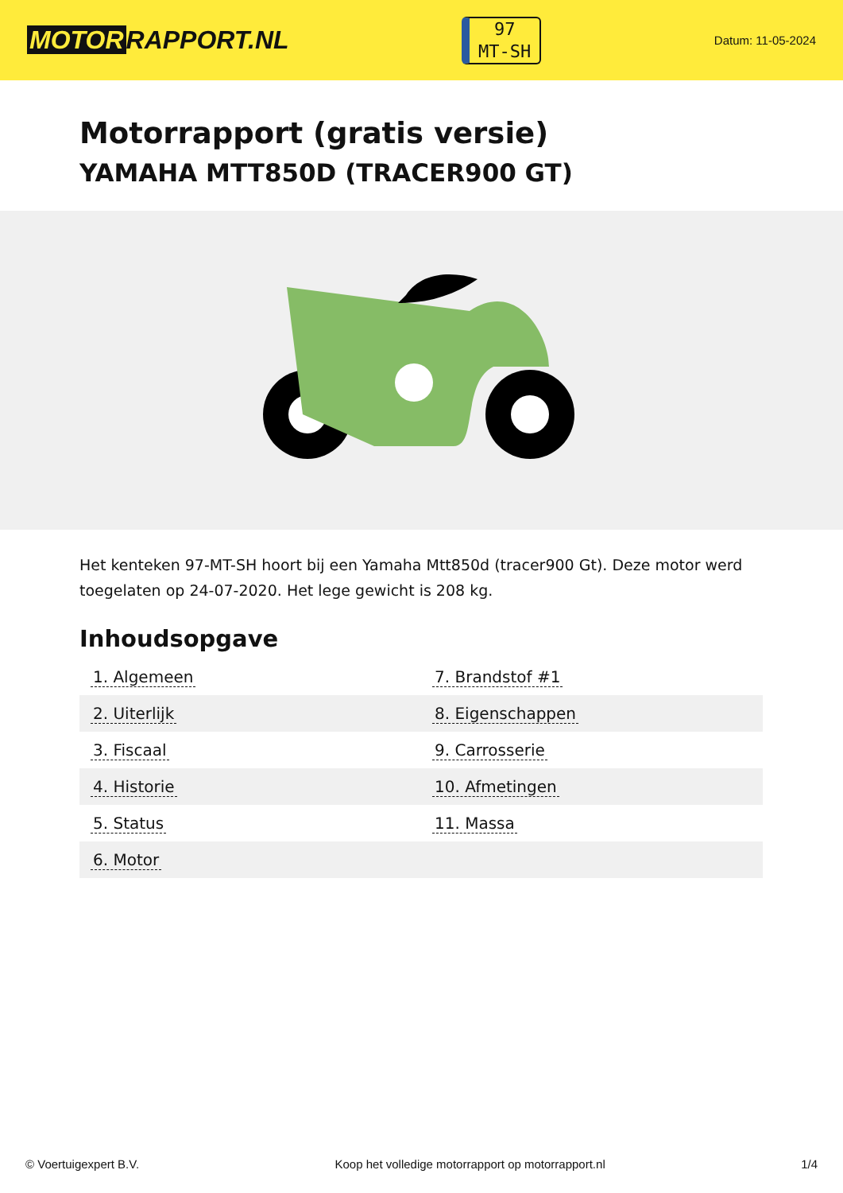MOTOR RAPPORT.NL
97
MT-SH
Datum: 11-05-2024
Motorrapport (gratis versie)
YAMAHA MTT850D (TRACER900 GT)
Het kenteken 97-MT-SH hoort bij een Yamaha Mtt850d (tracer900 Gt). Deze motor werd toegelaten op 24-07-2020. Het lege gewicht is 208 kg.
Inhoudsopgave
| 1. Algemeen | 7. Brandstof #1 |
| 2. Uiterlijk | 8. Eigenschappen |
| 3. Fiscaal | 9. Carrosserie |
| 4. Historie | 10. Afmetingen |
| 5. Status | 11. Massa |
| 6. Motor | |
© Voertuigexpert B.V. Koop het volledige motorrapport op motorrapport.nl 1/4